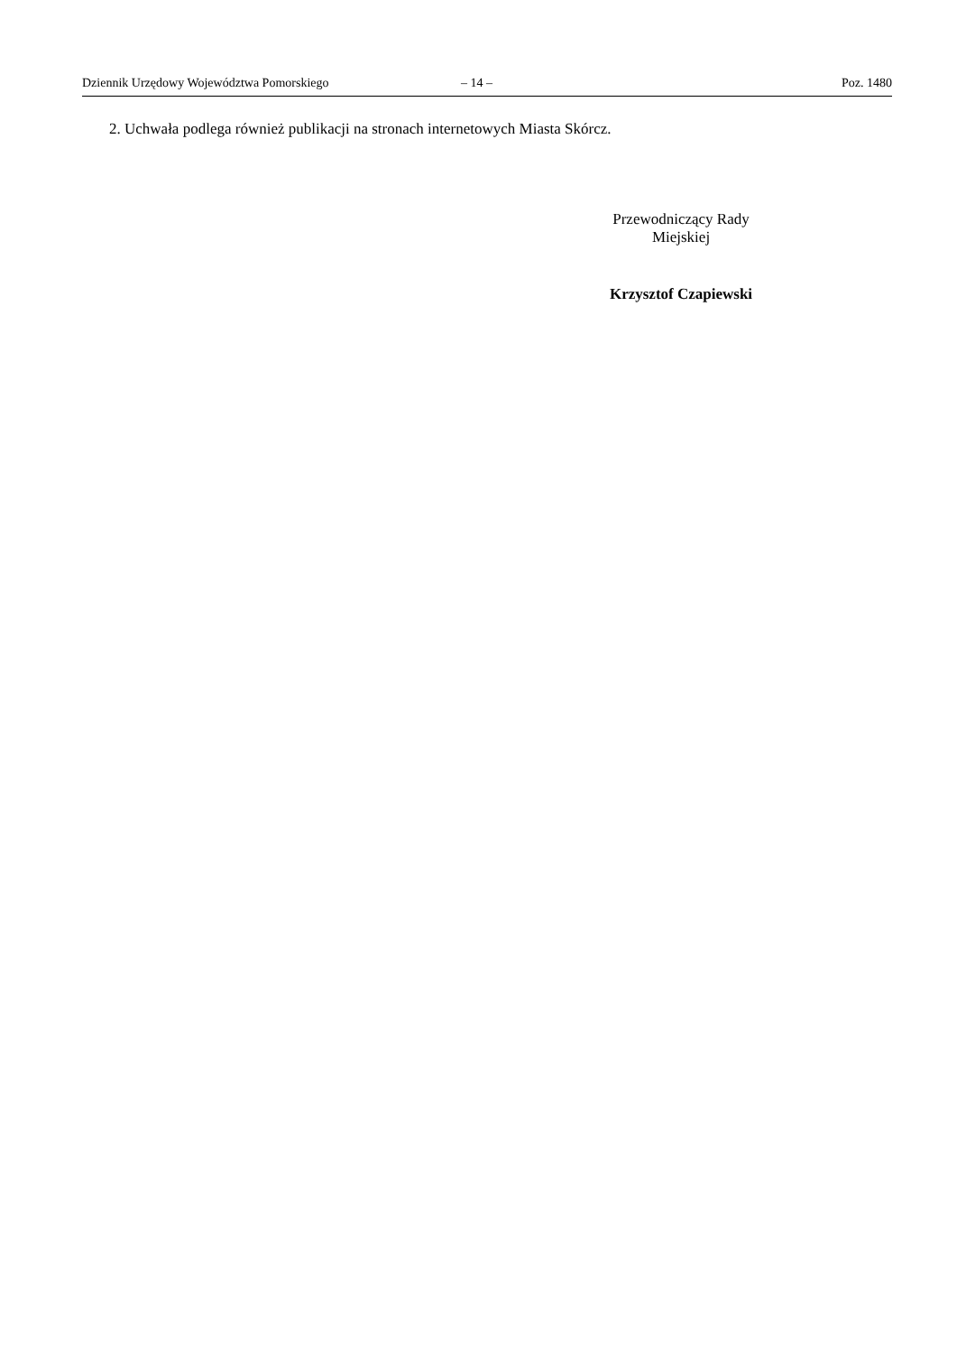Dziennik Urzędowy Województwa Pomorskiego – 14 – Poz. 1480
2. Uchwała podlega również publikacji na stronach internetowych Miasta Skórcz.
Przewodniczący Rady
Miejskiej
Krzysztof Czapiewski